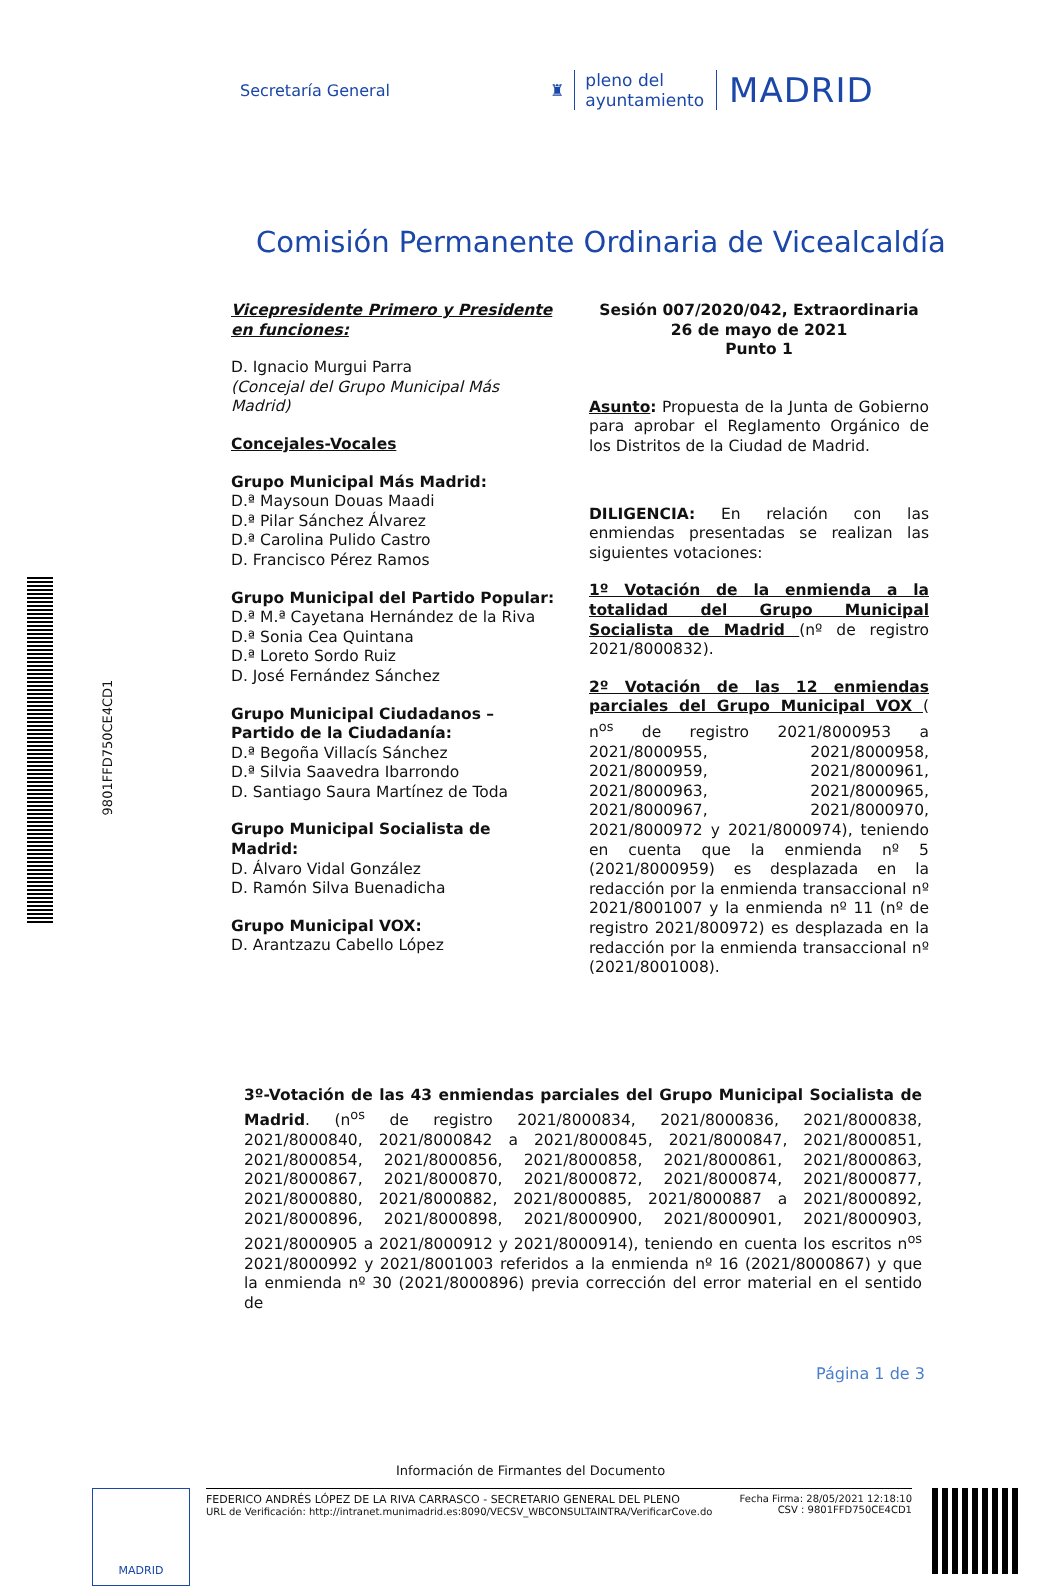9801FFD750CE4CD1
Secretaría General
♜
pleno del
ayuntamiento
MADRID
Comisión Permanente Ordinaria de Vicealcaldía
Vicepresidente Primero y Presidente en funciones:
D. Ignacio Murgui Parra
(Concejal del Grupo Municipal Más Madrid)
Concejales-Vocales
Grupo Municipal Más Madrid:
D.ª Maysoun Douas Maadi
D.ª Pilar Sánchez Álvarez
D.ª Carolina Pulido Castro
D. Francisco Pérez Ramos
Grupo Municipal del Partido Popular:
D.ª M.ª Cayetana Hernández de la Riva
D.ª Sonia Cea Quintana
D.ª Loreto Sordo Ruiz
D. José Fernández Sánchez
Grupo Municipal Ciudadanos – Partido de la Ciudadanía:
D.ª Begoña Villacís Sánchez
D.ª Silvia Saavedra Ibarrondo
D. Santiago Saura Martínez de Toda
Grupo Municipal Socialista de Madrid:
D. Álvaro Vidal González
D. Ramón Silva Buenadicha
Grupo Municipal VOX:
D. Arantzazu Cabello López
Sesión 007/2020/042, Extraordinaria
26 de mayo de 2021
Punto 1
Asunto: Propuesta de la Junta de Gobierno para aprobar el Reglamento Orgánico de los Distritos de la Ciudad de Madrid.
DILIGENCIA: En relación con las enmiendas presentadas se realizan las siguientes votaciones:
1º Votación de la enmienda a la totalidad del Grupo Municipal Socialista de Madrid (nº de registro 2021/8000832).
2º Votación de las 12 enmiendas parciales del Grupo Municipal VOX ( n<sup>os</sup> de registro 2021/8000953 a 2021/8000955, 2021/8000958, 2021/8000959, 2021/8000961, 2021/8000963, 2021/8000965, 2021/8000967, 2021/8000970, 2021/8000972 y 2021/8000974), teniendo en cuenta que la enmienda nº 5 (2021/8000959) es desplazada en la redacción por la enmienda transaccional nº 2021/8001007 y la enmienda nº 11 (nº de registro 2021/800972) es desplazada en la redacción por la enmienda transaccional nº (2021/8001008).
3º-Votación de las 43 enmiendas parciales del Grupo Municipal Socialista de Madrid. (n<sup>os</sup> de registro 2021/8000834, 2021/8000836, 2021/8000838, 2021/8000840, 2021/8000842 a 2021/8000845, 2021/8000847, 2021/8000851, 2021/8000854, 2021/8000856, 2021/8000858, 2021/8000861, 2021/8000863, 2021/8000867, 2021/8000870, 2021/8000872, 2021/8000874, 2021/8000877, 2021/8000880, 2021/8000882, 2021/8000885, 2021/8000887 a 2021/8000892, 2021/8000896, 2021/8000898, 2021/8000900, 2021/8000901, 2021/8000903, 2021/8000905 a 2021/8000912 y 2021/8000914), teniendo en cuenta los escritos n<sup>os</sup> 2021/8000992 y 2021/8001003 referidos a la enmienda nº 16 (2021/8000867) y que la enmienda nº 30 (2021/8000896) previa corrección del error material en el sentido de
Página 1 de 3
Información de Firmantes del Documento
MADRID
FEDERICO ANDRÉS LÓPEZ DE LA RIVA CARRASCO - SECRETARIO GENERAL DEL PLENO
URL de Verificación: http://intranet.munimadrid.es:8090/VECSV_WBCONSULTAINTRA/VerificarCove.do
Fecha Firma: 28/05/2021 12:18:10
CSV : 9801FFD750CE4CD1